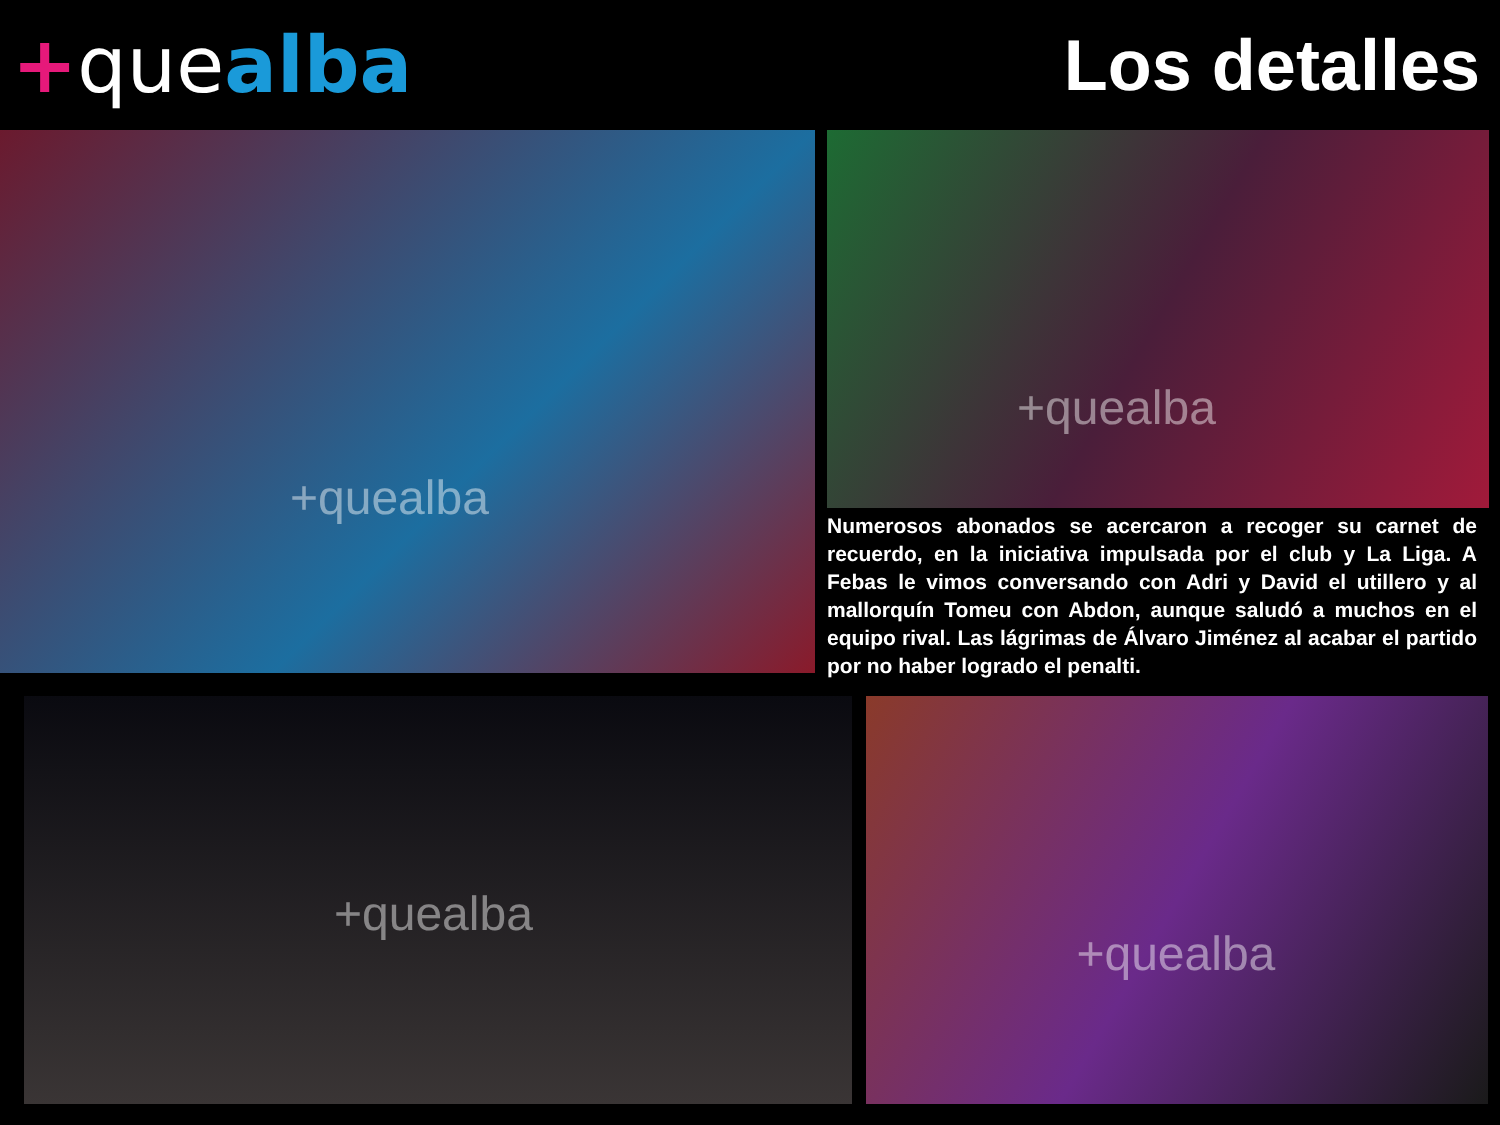+quealba Los detalles
+quealba
+quealba
Numerosos abonados se acercaron a recoger su carnet de recuerdo, en la iniciativa impulsada por el club y La Liga. A Febas le vimos conversando con Adri y David el utillero y al mallorquín Tomeu con Abdon, aunque saludó a muchos en el equipo rival. Las lágrimas de Álvaro Jiménez al acabar el partido por no haber logrado el penalti.
+quealba
+quealba